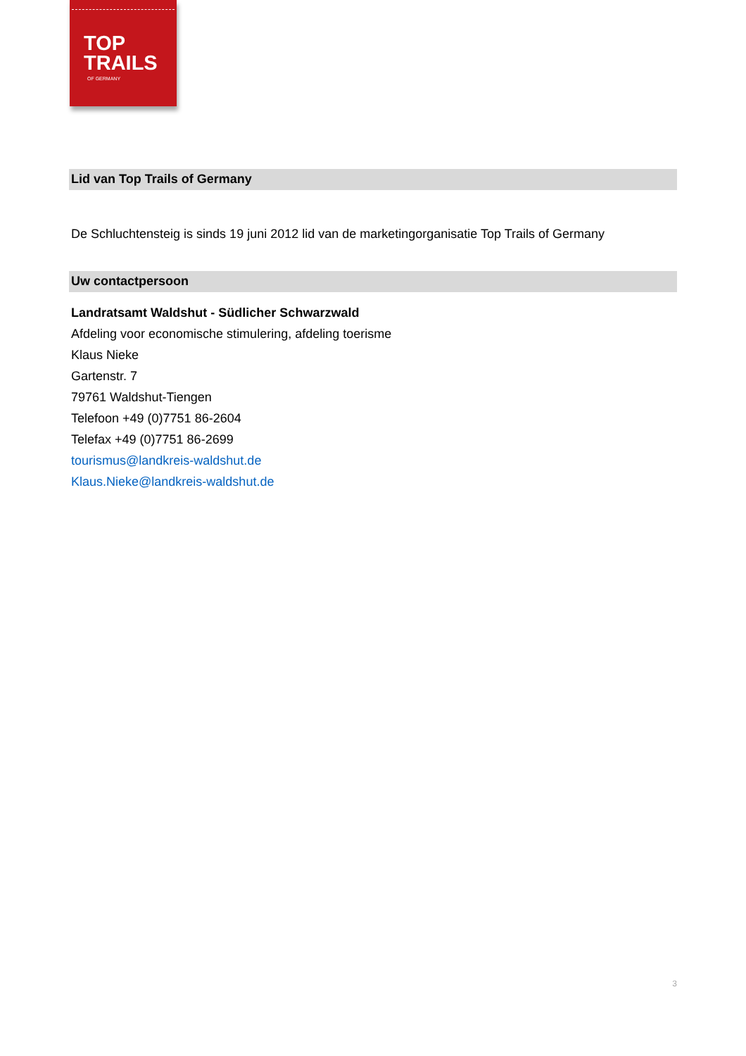TOP
TRAILS
OF GERMANY
Lid van Top Trails of Germany
De Schluchtensteig is sinds 19 juni 2012 lid van de marketingorganisatie Top Trails of Germany
Uw contactpersoon
Landratsamt Waldshut - Südlicher Schwarzwald
Afdeling voor economische stimulering, afdeling toerisme
Klaus Nieke
Gartenstr. 7
79761 Waldshut-Tiengen
Telefoon +49 (0)7751 86-2604
Telefax +49 (0)7751 86-2699
tourismus@landkreis-waldshut.de
Klaus.Nieke@landkreis-waldshut.de
3